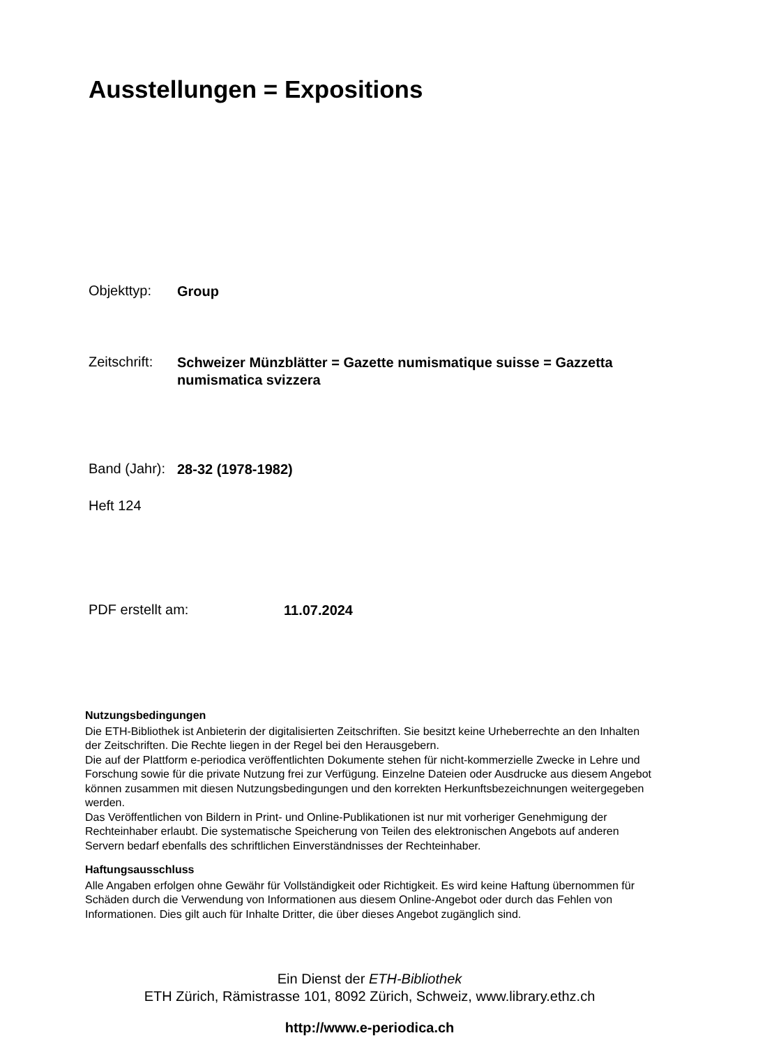Ausstellungen = Expositions
Objekttyp:
Group
Zeitschrift:
Schweizer Münzblätter = Gazette numismatique suisse = Gazzetta numismatica svizzera
Band (Jahr):
28-32 (1978-1982)
Heft 124
PDF erstellt am:
11.07.2024
Nutzungsbedingungen
Die ETH-Bibliothek ist Anbieterin der digitalisierten Zeitschriften. Sie besitzt keine Urheberrechte an den Inhalten der Zeitschriften. Die Rechte liegen in der Regel bei den Herausgebern.
Die auf der Plattform e-periodica veröffentlichten Dokumente stehen für nicht-kommerzielle Zwecke in Lehre und Forschung sowie für die private Nutzung frei zur Verfügung. Einzelne Dateien oder Ausdrucke aus diesem Angebot können zusammen mit diesen Nutzungsbedingungen und den korrekten Herkunftsbezeichnungen weitergegeben werden.
Das Veröffentlichen von Bildern in Print- und Online-Publikationen ist nur mit vorheriger Genehmigung der Rechteinhaber erlaubt. Die systematische Speicherung von Teilen des elektronischen Angebots auf anderen Servern bedarf ebenfalls des schriftlichen Einverständnisses der Rechteinhaber.
Haftungsausschluss
Alle Angaben erfolgen ohne Gewähr für Vollständigkeit oder Richtigkeit. Es wird keine Haftung übernommen für Schäden durch die Verwendung von Informationen aus diesem Online-Angebot oder durch das Fehlen von Informationen. Dies gilt auch für Inhalte Dritter, die über dieses Angebot zugänglich sind.
Ein Dienst der ETH-Bibliothek
ETH Zürich, Rämistrasse 101, 8092 Zürich, Schweiz, www.library.ethz.ch
http://www.e-periodica.ch